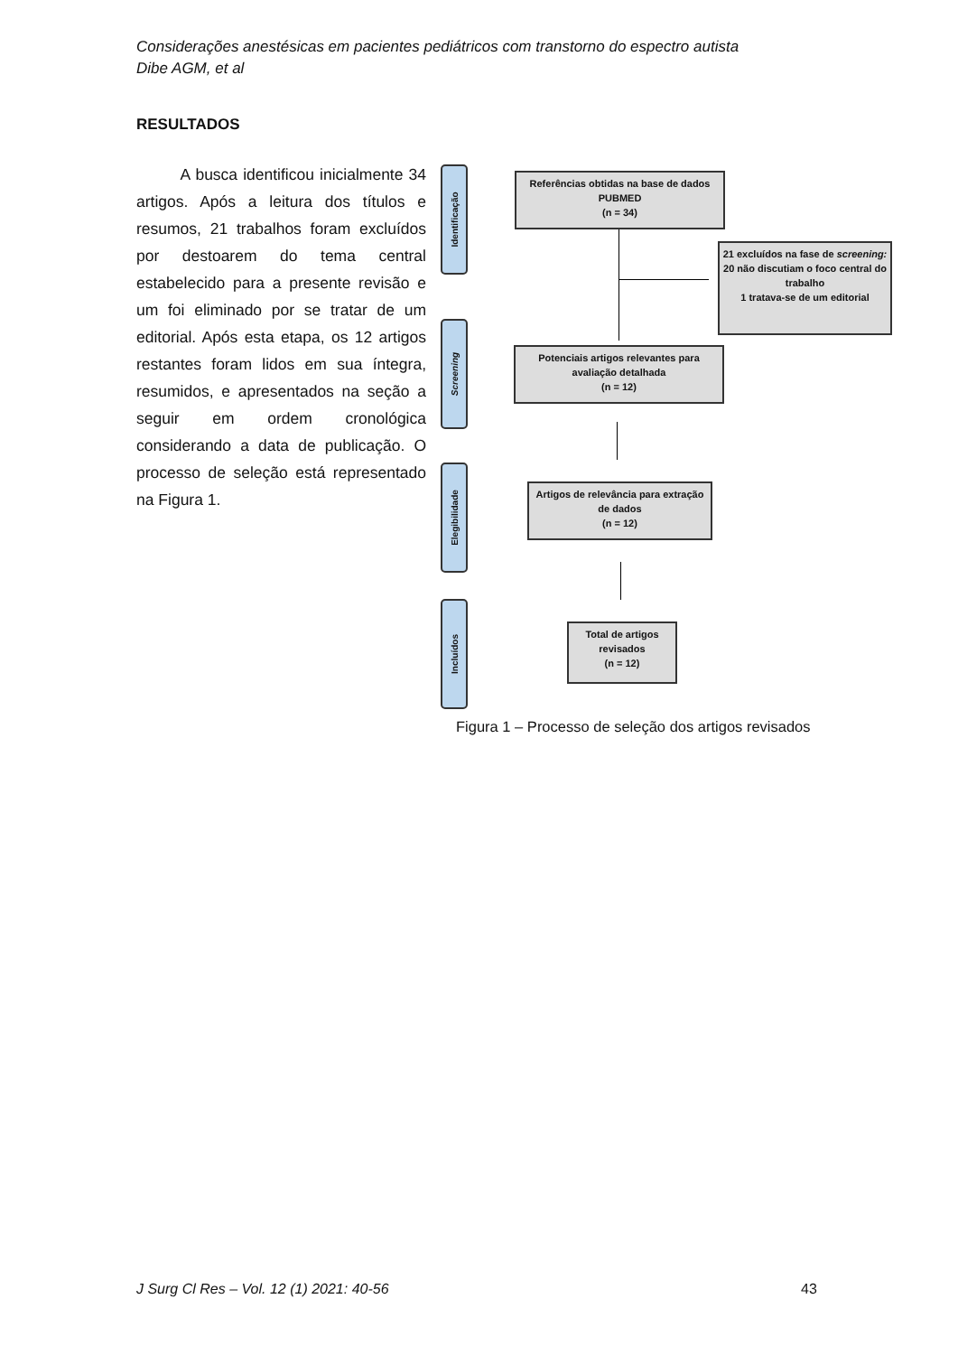Considerações anestésicas em pacientes pediátricos com transtorno do espectro autista
Dibe AGM, et al
RESULTADOS
A busca identificou inicialmente 34 artigos. Após a leitura dos títulos e resumos, 21 trabalhos foram excluídos por destoarem do tema central estabelecido para a presente revisão e um foi eliminado por se tratar de um editorial. Após esta etapa, os 12 artigos restantes foram lidos em sua íntegra, resumidos, e apresentados na seção a seguir em ordem cronológica considerando a data de publicação. O processo de seleção está representado na Figura 1.
Identificação
Screening
Elegibilidade
Incluídos
Referências obtidas na base de dados PUBMED
(n = 34)
21 excluídos na fase de screening:
20 não discutiam o foco central do trabalho
1 tratava-se de um editorial
Potenciais artigos relevantes para avaliação detalhada
(n = 12)
Artigos de relevância para extração de dados
(n = 12)
Total de artigos revisados
(n = 12)
Figura 1 – Processo de seleção dos artigos revisados
J Surg Cl Res – Vol. 12 (1) 2021: 40-56
43